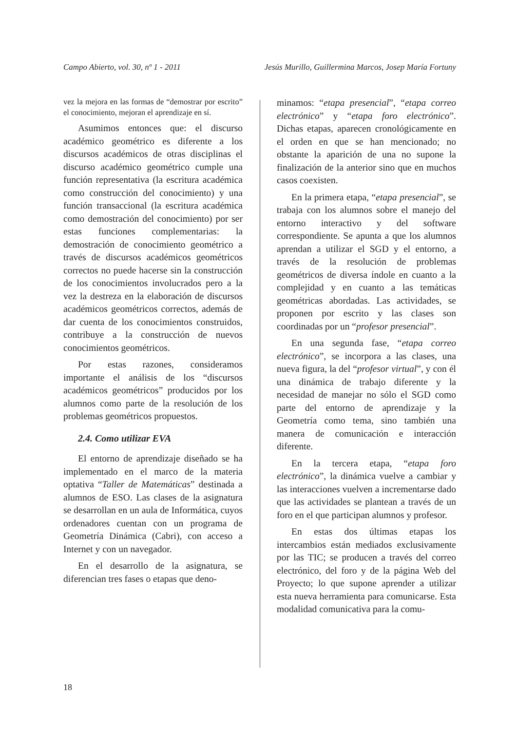Campo Abierto, vol. 30, nº 1 - 2011 Jesús Murillo, Guillermina Marcos, Josep María Fortuny
vez la mejora en las formas de “demostrar por escrito” el conocimiento, mejoran el aprendizaje en sí.
Asumimos entonces que: el discurso académico geométrico es diferente a los discursos académicos de otras disciplinas el discurso académico geométrico cumple una función representativa (la escritura académica como construcción del conocimiento) y una función transaccional (la escritura académica como demostración del conocimiento) por ser estas funciones complementarias: la demostración de conocimiento geométrico a través de discursos académicos geométricos correctos no puede hacerse sin la construcción de los conocimientos involucrados pero a la vez la destreza en la elaboración de discursos académicos geométricos correctos, además de dar cuenta de los conocimientos construidos, contribuye a la construcción de nuevos conocimientos geométricos.
Por estas razones, consideramos importante el análisis de los “discursos académicos geométricos” producidos por los alumnos como parte de la resolución de los problemas geométricos propuestos.
2.4. Como utilizar EVA
El entorno de aprendizaje diseñado se ha implementado en el marco de la materia optativa “Taller de Matemáticas” destinada a alumnos de ESO. Las clases de la asignatura se desarrollan en un aula de Informática, cuyos ordenadores cuentan con un programa de Geometría Dinámica (Cabri), con acceso a Internet y con un navegador.
En el desarrollo de la asignatura, se diferencian tres fases o etapas que deno-
minamos: “etapa presencial”, “etapa correo electrónico” y “etapa foro electrónico”. Dichas etapas, aparecen cronológicamente en el orden en que se han mencionado; no obstante la aparición de una no supone la finalización de la anterior sino que en muchos casos coexisten.
En la primera etapa, “etapa presencial”, se trabaja con los alumnos sobre el manejo del entorno interactivo y del software correspondiente. Se apunta a que los alumnos aprendan a utilizar el SGD y el entorno, a través de la resolución de problemas geométricos de diversa índole en cuanto a la complejidad y en cuanto a las temáticas geométricas abordadas. Las actividades, se proponen por escrito y las clases son coordinadas por un “profesor presencial”.
En una segunda fase, “etapa correo electrónico”, se incorpora a las clases, una nueva figura, la del “profesor virtual”, y con él una dinámica de trabajo diferente y la necesidad de manejar no sólo el SGD como parte del entorno de aprendizaje y la Geometría como tema, sino también una manera de comunicación e interacción diferente.
En la tercera etapa, “etapa foro electrónico”, la dinámica vuelve a cambiar y las interacciones vuelven a incrementarse dado que las actividades se plantean a través de un foro en el que participan alumnos y profesor.
En estas dos últimas etapas los intercambios están mediados exclusivamente por las TIC; se producen a través del correo electrónico, del foro y de la página Web del Proyecto; lo que supone aprender a utilizar esta nueva herramienta para comunicarse. Esta modalidad comunicativa para la comu-
18